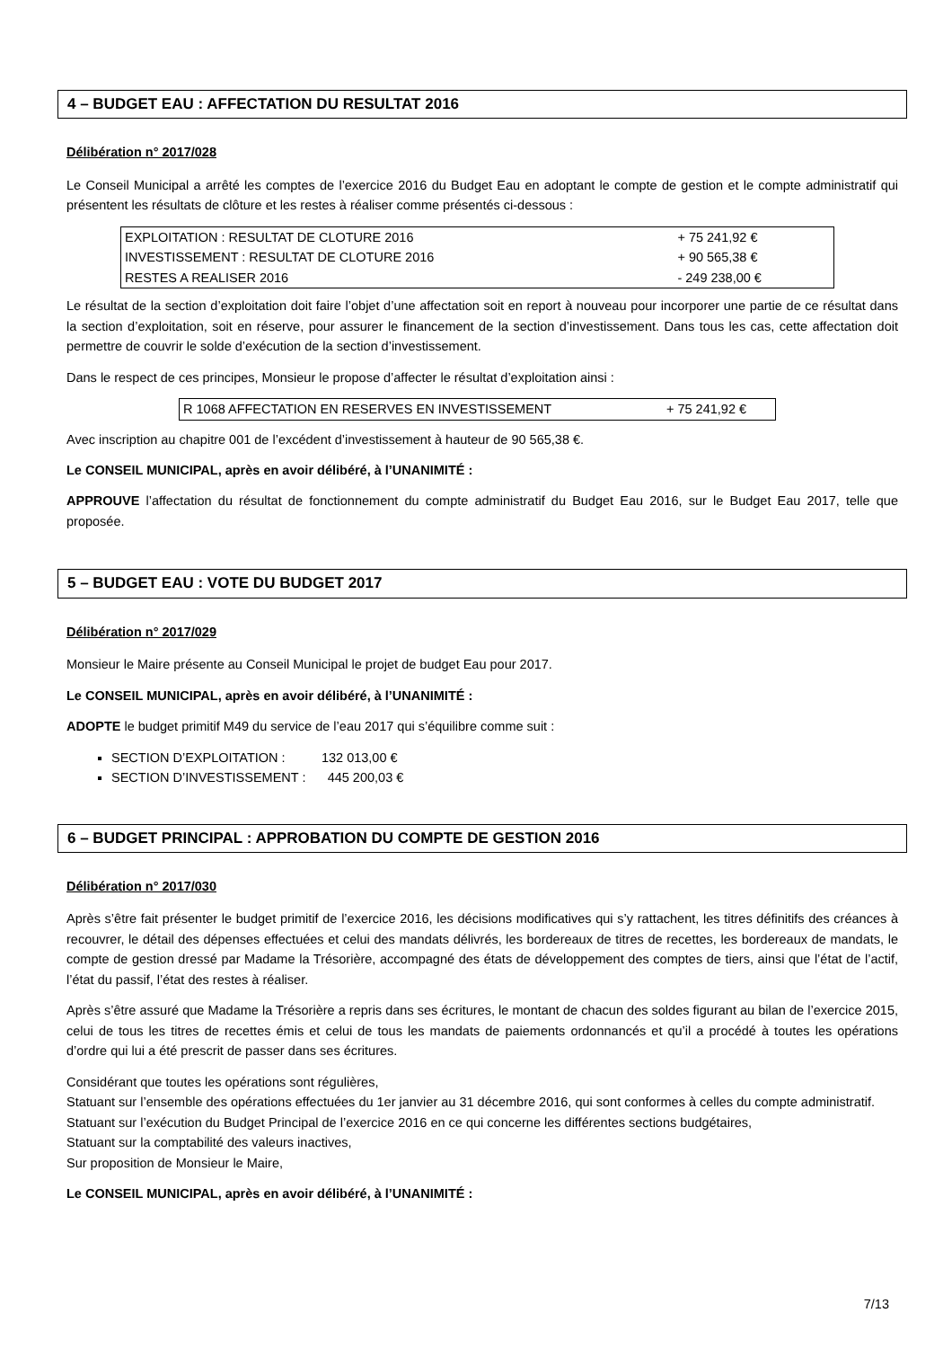4 – BUDGET EAU : AFFECTATION DU RESULTAT 2016
Délibération n° 2017/028
Le Conseil Municipal a arrêté les comptes de l’exercice 2016 du Budget Eau en adoptant le compte de gestion et le compte administratif qui présentent les résultats de clôture et les restes à réaliser comme présentés ci-dessous :
| EXPLOITATION : RESULTAT DE CLOTURE 2016 | + 75 241,92 € |
| INVESTISSEMENT : RESULTAT DE CLOTURE 2016 | + 90 565,38 € |
| RESTES A REALISER 2016 | - 249 238,00 € |
Le résultat de la section d’exploitation doit faire l’objet d’une affectation soit en report à nouveau pour incorporer une partie de ce résultat dans la section d’exploitation, soit en réserve, pour assurer le financement de la section d’investissement. Dans tous les cas, cette affectation doit permettre de couvrir le solde d’exécution de la section d’investissement.
Dans le respect de ces principes, Monsieur le propose d’affecter le résultat d’exploitation ainsi :
| R 1068 AFFECTATION EN RESERVES EN INVESTISSEMENT | + 75 241,92 € |
Avec inscription au chapitre 001 de l’excédent d’investissement à hauteur de 90 565,38 €.
Le CONSEIL MUNICIPAL, après en avoir délibéré, à l’UNANIMITÉ :
APPROUVE l’affectation du résultat de fonctionnement du compte administratif du Budget Eau 2016, sur le Budget Eau 2017, telle que proposée.
5 – BUDGET EAU : VOTE DU BUDGET 2017
Délibération n° 2017/029
Monsieur le Maire présente au Conseil Municipal le projet de budget Eau pour 2017.
Le CONSEIL MUNICIPAL, après en avoir délibéré, à l’UNANIMITÉ :
ADOPTE le budget primitif M49 du service de l’eau 2017 qui s’équilibre comme suit :
SECTION D’EXPLOITATION : 132 013,00 €
SECTION D’INVESTISSEMENT : 445 200,03 €
6 – BUDGET PRINCIPAL : APPROBATION DU COMPTE DE GESTION 2016
Délibération n° 2017/030
Après s’être fait présenter le budget primitif de l’exercice 2016, les décisions modificatives qui s’y rattachent, les titres définitifs des créances à recouvrer, le détail des dépenses effectuées et celui des mandats délivrés, les bordereaux de titres de recettes, les bordereaux de mandats, le compte de gestion dressé par Madame la Trésorière, accompagné des états de développement des comptes de tiers, ainsi que l’état de l’actif, l’état du passif, l’état des restes à réaliser.
Après s’être assuré que Madame la Trésorière a repris dans ses écritures, le montant de chacun des soldes figurant au bilan de l’exercice 2015, celui de tous les titres de recettes émis et celui de tous les mandats de paiements ordonnancés et qu’il a procédé à toutes les opérations d’ordre qui lui a été prescrit de passer dans ses écritures.
Considérant que toutes les opérations sont régulières,
Statuant sur l’ensemble des opérations effectuées du 1er janvier au 31 décembre 2016, qui sont conformes à celles du compte administratif.
Statuant sur l’exécution du Budget Principal de l’exercice 2016 en ce qui concerne les différentes sections budgétaires,
Statuant sur la comptabilité des valeurs inactives,
Sur proposition de Monsieur le Maire,
Le CONSEIL MUNICIPAL, après en avoir délibéré, à l’UNANIMITÉ :
7/13